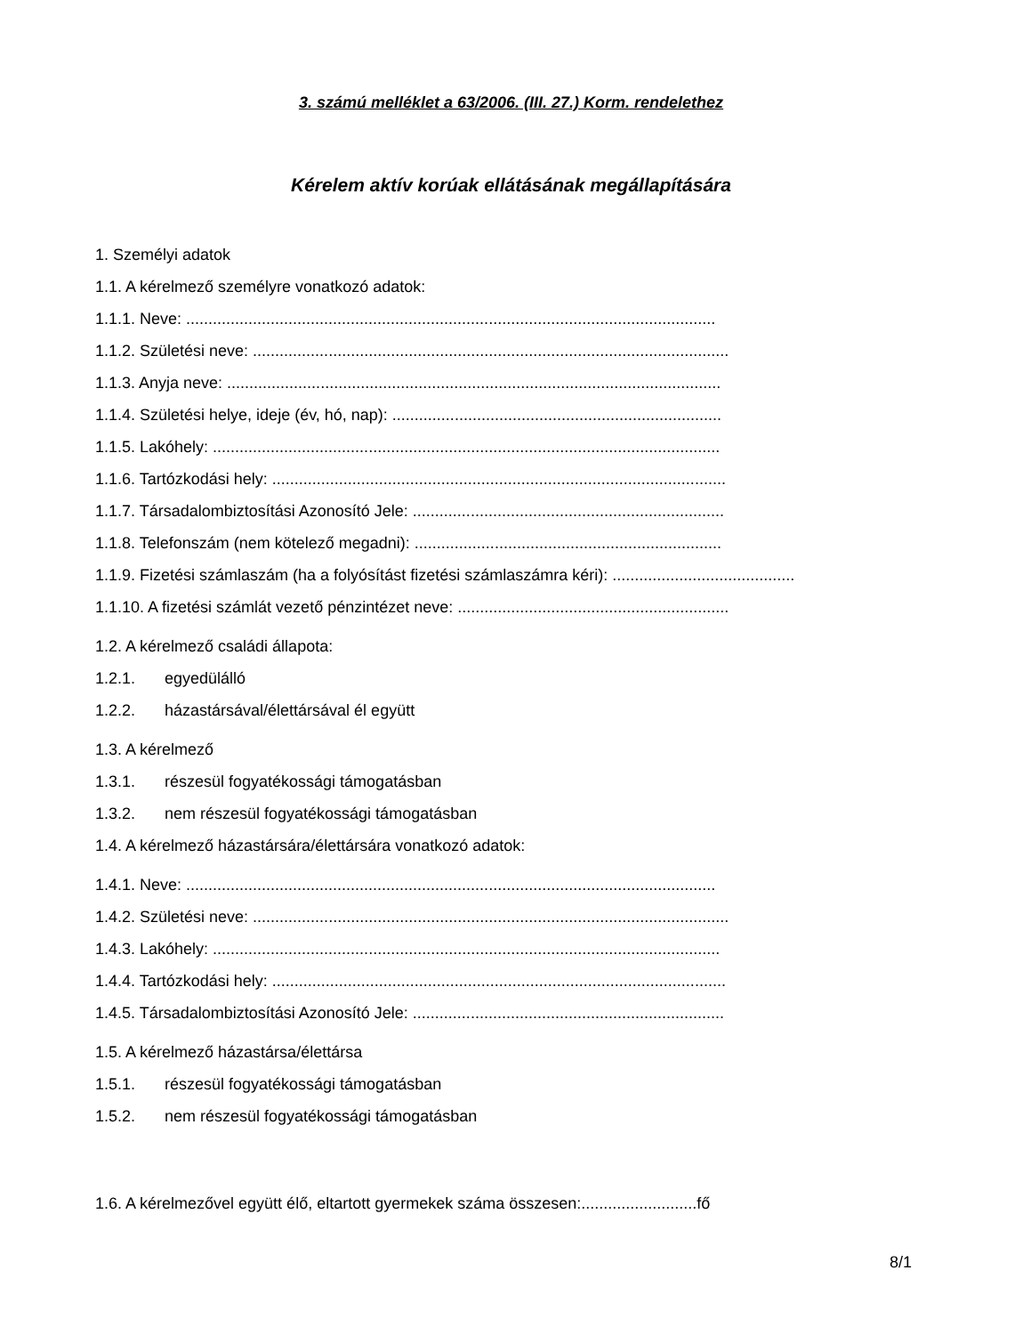3. számú melléklet a 63/2006. (III. 27.) Korm. rendelethez
Kérelem aktív korúak ellátásának megállapítására
1. Személyi adatok
1.1. A kérelmező személyre vonatkozó adatok:
1.1.1. Neve: .......................................................................................................................
1.1.2. Születési neve: ...........................................................................................................
1.1.3. Anyja neve: ...............................................................................................................
1.1.4. Születési helye, ideje (év, hó, nap): ..........................................................................
1.1.5. Lakóhely: ..................................................................................................................
1.1.6. Tartózkodási hely: ......................................................................................................
1.1.7. Társadalombiztosítási Azonosító Jele: ......................................................................
1.1.8. Telefonszám (nem kötelező megadni): .....................................................................
1.1.9. Fizetési számlaszám (ha a folyósítást fizetési számlaszámra kéri): .........................................
1.1.10. A fizetési számlát vezető pénzintézet neve: .............................................................
1.2. A kérelmező családi állapota:
1.2.1. egyedülálló
1.2.2. házastársával/élettársával él együtt
1.3. A kérelmező
1.3.1. részesül fogyatékossági támogatásban
1.3.2. nem részesül fogyatékossági támogatásban
1.4. A kérelmező házastársára/élettársára vonatkozó adatok:
1.4.1. Neve: .......................................................................................................................
1.4.2. Születési neve: ...........................................................................................................
1.4.3. Lakóhely: ..................................................................................................................
1.4.4. Tartózkodási hely: ......................................................................................................
1.4.5. Társadalombiztosítási Azonosító Jele: ......................................................................
1.5. A kérelmező házastársa/élettársa
1.5.1. részesül fogyatékossági támogatásban
1.5.2. nem részesül fogyatékossági támogatásban
1.6. A kérelmezővel együtt élő, eltartott gyermekek száma összesen:..........................fő
8/1